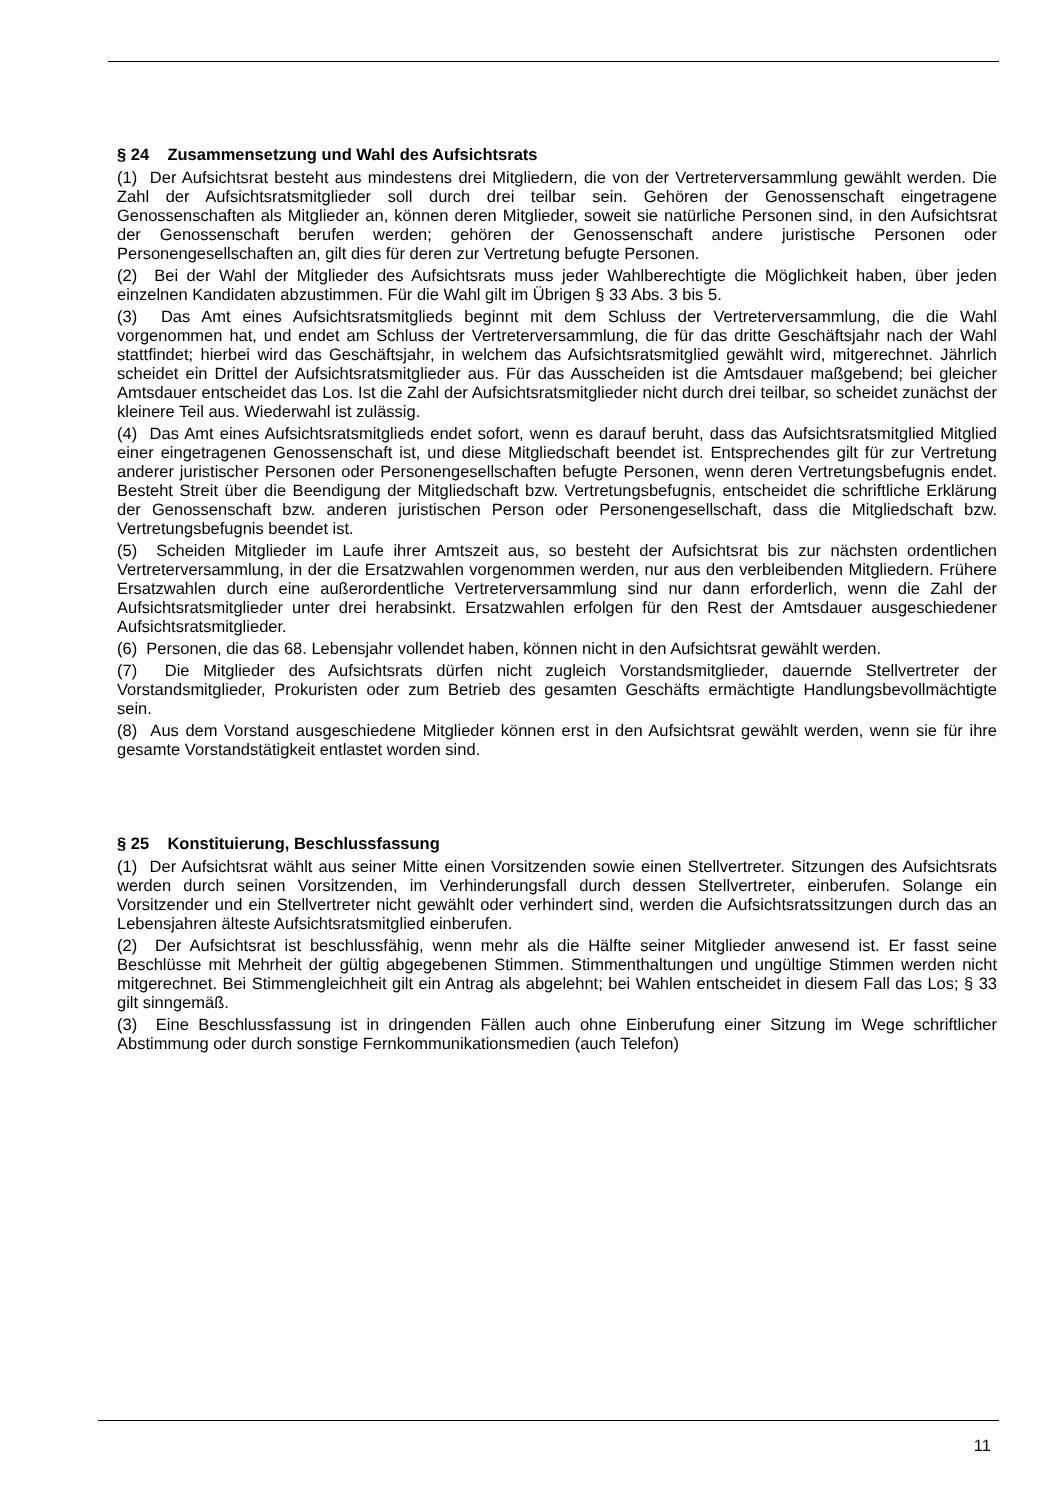§ 24 Zusammensetzung und Wahl des Aufsichtsrats
(1) Der Aufsichtsrat besteht aus mindestens drei Mitgliedern, die von der Vertreterversammlung gewählt werden. Die Zahl der Aufsichtsratsmitglieder soll durch drei teilbar sein. Gehören der Genossenschaft eingetragene Genossenschaften als Mitglieder an, können deren Mitglieder, soweit sie natürliche Personen sind, in den Aufsichtsrat der Genossenschaft berufen werden; gehören der Genossenschaft andere juristische Personen oder Personengesellschaften an, gilt dies für deren zur Vertretung befugte Personen.
(2) Bei der Wahl der Mitglieder des Aufsichtsrats muss jeder Wahlberechtigte die Möglichkeit haben, über jeden einzelnen Kandidaten abzustimmen. Für die Wahl gilt im Übrigen § 33 Abs. 3 bis 5.
(3) Das Amt eines Aufsichtsratsmitglieds beginnt mit dem Schluss der Vertreterversammlung, die die Wahl vorgenommen hat, und endet am Schluss der Vertreterversammlung, die für das dritte Geschäftsjahr nach der Wahl stattfindet; hierbei wird das Geschäftsjahr, in welchem das Aufsichtsratsmitglied gewählt wird, mitgerechnet. Jährlich scheidet ein Drittel der Aufsichtsratsmitglieder aus. Für das Ausscheiden ist die Amtsdauer maßgebend; bei gleicher Amtsdauer entscheidet das Los. Ist die Zahl der Aufsichtsratsmitglieder nicht durch drei teilbar, so scheidet zunächst der kleinere Teil aus. Wiederwahl ist zulässig.
(4) Das Amt eines Aufsichtsratsmitglieds endet sofort, wenn es darauf beruht, dass das Aufsichtsratsmitglied Mitglied einer eingetragenen Genossenschaft ist, und diese Mitgliedschaft beendet ist. Entsprechendes gilt für zur Vertretung anderer juristischer Personen oder Personengesellschaften befugte Personen, wenn deren Vertretungsbefugnis endet. Besteht Streit über die Beendigung der Mitgliedschaft bzw. Vertretungsbefugnis, entscheidet die schriftliche Erklärung der Genossenschaft bzw. anderen juristischen Person oder Personengesellschaft, dass die Mitgliedschaft bzw. Vertretungsbefugnis beendet ist.
(5) Scheiden Mitglieder im Laufe ihrer Amtszeit aus, so besteht der Aufsichtsrat bis zur nächsten ordentlichen Vertreterversammlung, in der die Ersatzwahlen vorgenommen werden, nur aus den verbleibenden Mitgliedern. Frühere Ersatzwahlen durch eine außerordentliche Vertreterversammlung sind nur dann erforderlich, wenn die Zahl der Aufsichtsratsmitglieder unter drei herabsinkt. Ersatzwahlen erfolgen für den Rest der Amtsdauer ausgeschiedener Aufsichtsratsmitglieder.
(6) Personen, die das 68. Lebensjahr vollendet haben, können nicht in den Aufsichtsrat gewählt werden.
(7) Die Mitglieder des Aufsichtsrats dürfen nicht zugleich Vorstandsmitglieder, dauernde Stellvertreter der Vorstandsmitglieder, Prokuristen oder zum Betrieb des gesamten Geschäfts ermächtigte Handlungsbevollmächtigte sein.
(8) Aus dem Vorstand ausgeschiedene Mitglieder können erst in den Aufsichtsrat gewählt werden, wenn sie für ihre gesamte Vorstandstätigkeit entlastet worden sind.
§ 25 Konstituierung, Beschlussfassung
(1) Der Aufsichtsrat wählt aus seiner Mitte einen Vorsitzenden sowie einen Stellvertreter. Sitzungen des Aufsichtsrats werden durch seinen Vorsitzenden, im Verhinderungsfall durch dessen Stellvertreter, einberufen. Solange ein Vorsitzender und ein Stellvertreter nicht gewählt oder verhindert sind, werden die Aufsichtsratssitzungen durch das an Lebensjahren älteste Aufsichtsratsmitglied einberufen.
(2) Der Aufsichtsrat ist beschlussfähig, wenn mehr als die Hälfte seiner Mitglieder anwesend ist. Er fasst seine Beschlüsse mit Mehrheit der gültig abgegebenen Stimmen. Stimmenthaltungen und ungültige Stimmen werden nicht mitgerechnet. Bei Stimmengleichheit gilt ein Antrag als abgelehnt; bei Wahlen entscheidet in diesem Fall das Los; § 33 gilt sinngemäß.
(3) Eine Beschlussfassung ist in dringenden Fällen auch ohne Einberufung einer Sitzung im Wege schriftlicher Abstimmung oder durch sonstige Fernkommunikationsmedien (auch Telefon)
11